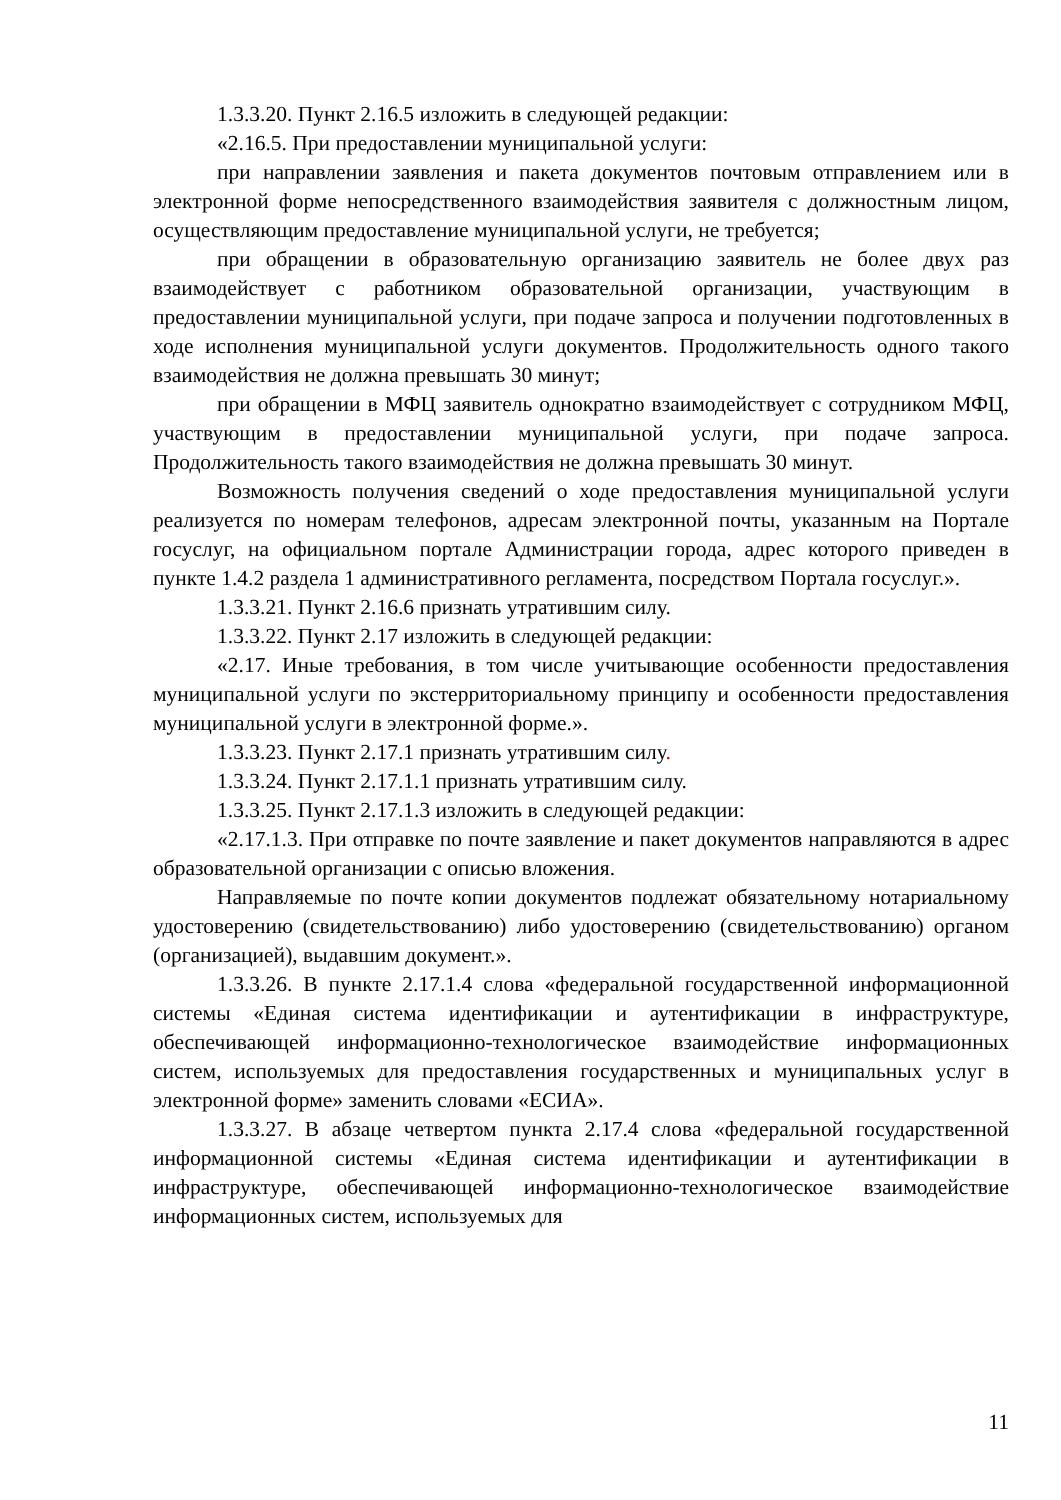1.3.3.20. Пункт 2.16.5 изложить в следующей редакции:
«2.16.5. При предоставлении муниципальной услуги:
при направлении заявления и пакета документов почтовым отправлением или в электронной форме непосредственного взаимодействия заявителя с должностным лицом, осуществляющим предоставление муниципальной услуги, не требуется;
при обращении в образовательную организацию заявитель не более двух раз взаимодействует с работником образовательной организации, участвующим в предоставлении муниципальной услуги, при подаче запроса и получении подготовленных в ходе исполнения муниципальной услуги документов. Продолжительность одного такого взаимодействия не должна превышать 30 минут;
при обращении в МФЦ заявитель однократно взаимодействует с сотрудником МФЦ, участвующим в предоставлении муниципальной услуги, при подаче запроса. Продолжительность такого взаимодействия не должна превышать 30 минут.
Возможность получения сведений о ходе предоставления муниципальной услуги реализуется по номерам телефонов, адресам электронной почты, указанным на Портале госуслуг, на официальном портале Администрации города, адрес которого приведен в пункте 1.4.2 раздела 1 административного регламента, посредством Портала госуслуг.».
1.3.3.21. Пункт 2.16.6 признать утратившим силу.
1.3.3.22. Пункт 2.17 изложить в следующей редакции:
«2.17. Иные требования, в том числе учитывающие особенности предоставления муниципальной услуги по экстерриториальному принципу и особенности предоставления муниципальной услуги в электронной форме.».
1.3.3.23. Пункт 2.17.1 признать утратившим силу.
1.3.3.24. Пункт 2.17.1.1 признать утратившим силу.
1.3.3.25. Пункт 2.17.1.3 изложить в следующей редакции:
«2.17.1.3. При отправке по почте заявление и пакет документов направляются в адрес образовательной организации с описью вложения.
Направляемые по почте копии документов подлежат обязательному нотариальному удостоверению (свидетельствованию) либо удостоверению (свидетельствованию) органом (организацией), выдавшим документ.».
1.3.3.26. В пункте 2.17.1.4 слова «федеральной государственной информационной системы «Единая система идентификации и аутентификации в инфраструктуре, обеспечивающей информационно-технологическое взаимодействие информационных систем, используемых для предоставления государственных и муниципальных услуг в электронной форме» заменить словами «ЕСИА».
1.3.3.27. В абзаце четвертом пункта 2.17.4 слова «федеральной государственной информационной системы «Единая система идентификации и аутентификации в инфраструктуре, обеспечивающей информационно-технологическое взаимодействие информационных систем, используемых для
11